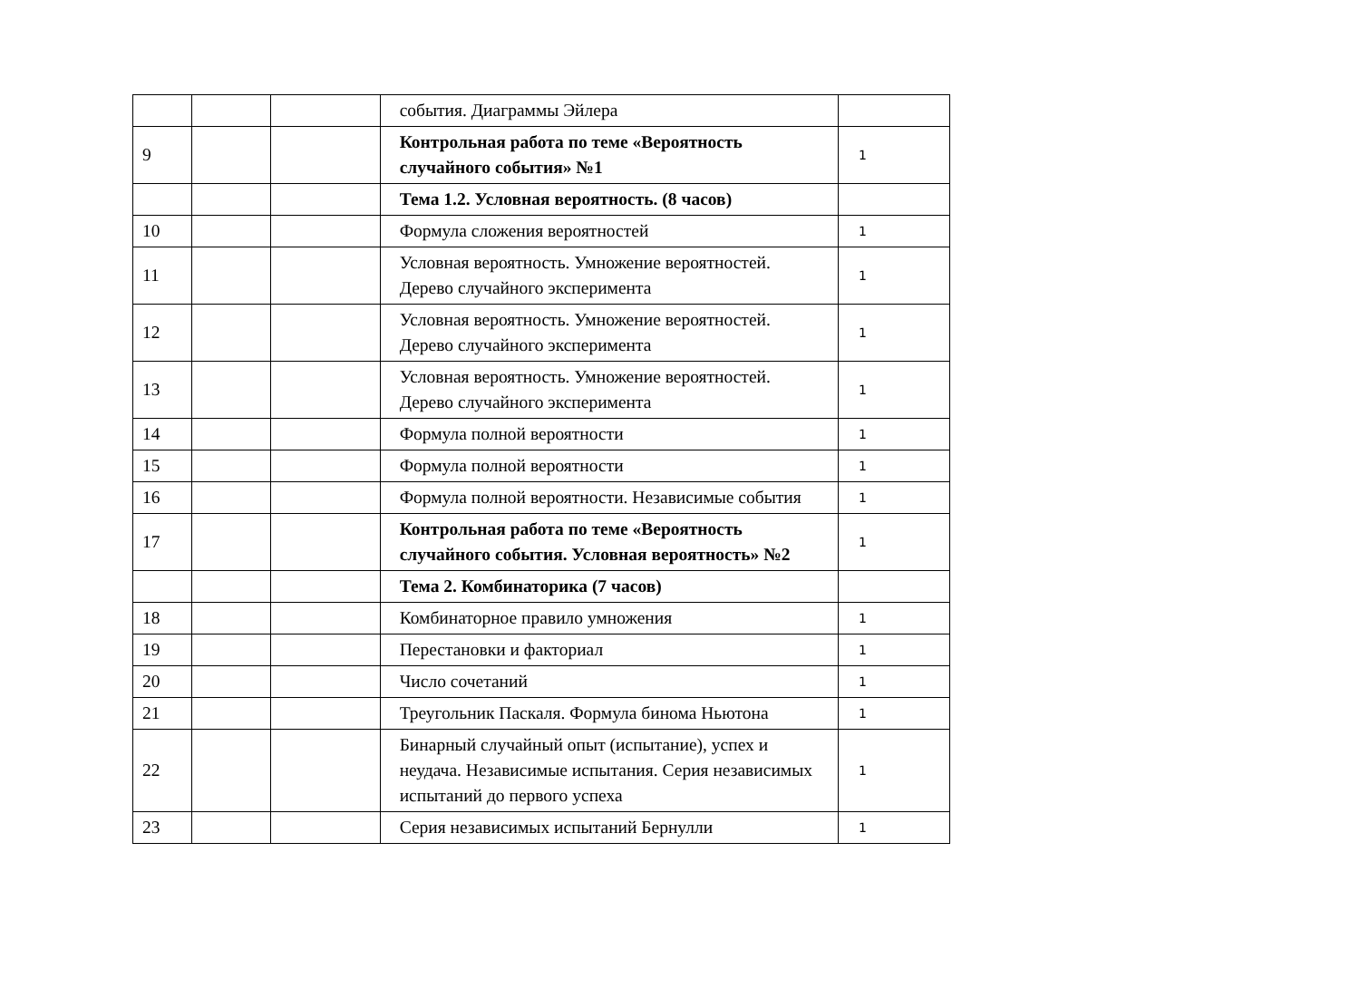| | | | события. Диаграммы Эйлера | |
| 9 | | | Контрольная работа по теме «Вероятность случайного события» №1 | 1 |
| | | | Тема 1.2. Условная вероятность. (8 часов) | |
| 10 | | | Формула сложения вероятностей | 1 |
| 11 | | | Условная вероятность. Умножение вероятностей. Дерево случайного эксперимента | 1 |
| 12 | | | Условная вероятность. Умножение вероятностей. Дерево случайного эксперимента | 1 |
| 13 | | | Условная вероятность. Умножение вероятностей. Дерево случайного эксперимента | 1 |
| 14 | | | Формула полной вероятности | 1 |
| 15 | | | Формула полной вероятности | 1 |
| 16 | | | Формула полной вероятности. Независимые события | 1 |
| 17 | | | Контрольная работа по теме «Вероятность случайного события. Условная вероятность» №2 | 1 |
| | | | Тема 2. Комбинаторика (7 часов) | |
| 18 | | | Комбинаторное правило умножения | 1 |
| 19 | | | Перестановки и факториал | 1 |
| 20 | | | Число сочетаний | 1 |
| 21 | | | Треугольник Паскаля. Формула бинома Ньютона | 1 |
| 22 | | | Бинарный случайный опыт (испытание), успех и неудача. Независимые испытания. Серия независимых испытаний до первого успеха | 1 |
| 23 | | | Серия независимых испытаний Бернулли | 1 |